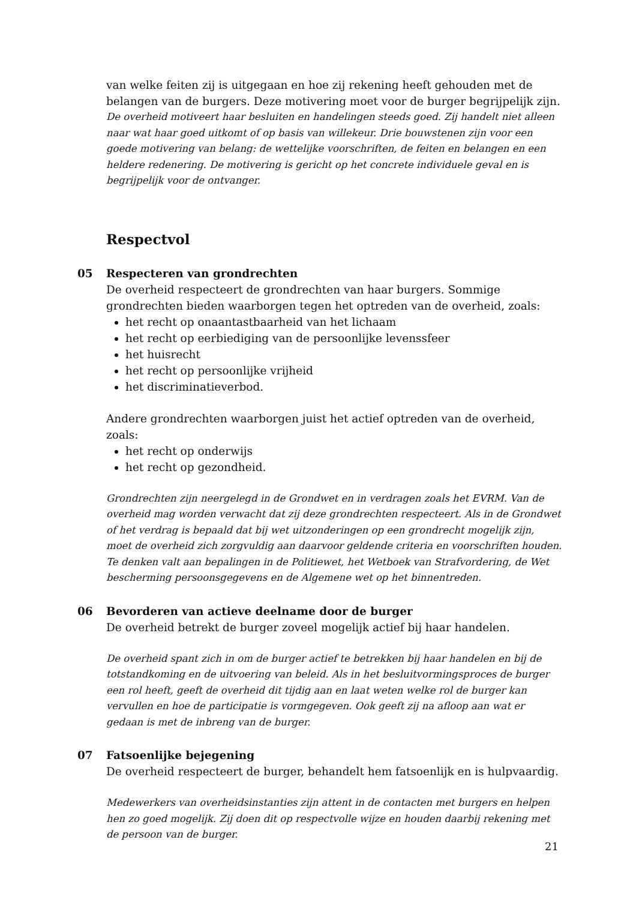van welke feiten zij is uitgegaan en hoe zij rekening heeft gehouden met de belangen van de burgers. Deze motivering moet voor de burger begrijpelijk zijn.
De overheid motiveert haar besluiten en handelingen steeds goed. Zij handelt niet alleen naar wat haar goed uitkomt of op basis van willekeur. Drie bouwstenen zijn voor een goede motivering van belang: de wettelijke voorschriften, de feiten en belangen en een heldere redenering. De motivering is gericht op het concrete individuele geval en is begrijpelijk voor de ontvanger.
Respectvol
05
Respecteren van grondrechten
De overheid respecteert de grondrechten van haar burgers. Sommige grondrechten bieden waarborgen tegen het optreden van de overheid, zoals:
het recht op onaantastbaarheid van het lichaam
het recht op eerbiediging van de persoonlijke levenssfeer
het huisrecht
het recht op persoonlijke vrijheid
het discriminatieverbod.
Andere grondrechten waarborgen juist het actief optreden van de overheid, zoals:
het recht op onderwijs
het recht op gezondheid.
Grondrechten zijn neergelegd in de Grondwet en in verdragen zoals het EVRM. Van de overheid mag worden verwacht dat zij deze grondrechten respecteert. Als in de Grondwet of het verdrag is bepaald dat bij wet uitzonderingen op een grondrecht mogelijk zijn, moet de overheid zich zorgvuldig aan daarvoor geldende criteria en voorschriften houden. Te denken valt aan bepalingen in de Politiewet, het Wetboek van Strafvordering, de Wet bescherming persoonsgegevens en de Algemene wet op het binnentreden.
06
Bevorderen van actieve deelname door de burger
De overheid betrekt de burger zoveel mogelijk actief bij haar handelen.
De overheid spant zich in om de burger actief te betrekken bij haar handelen en bij de totstandkoming en de uitvoering van beleid. Als in het besluitvormingsproces de burger een rol heeft, geeft de overheid dit tijdig aan en laat weten welke rol de burger kan vervullen en hoe de participatie is vormgegeven. Ook geeft zij na afloop aan wat er gedaan is met de inbreng van de burger.
07
Fatsoenlijke bejegening
De overheid respecteert de burger, behandelt hem fatsoenlijk en is hulpvaardig.
Medewerkers van overheidsinstanties zijn attent in de contacten met burgers en helpen hen zo goed mogelijk. Zij doen dit op respectvolle wijze en houden daarbij rekening met de persoon van de burger.
21